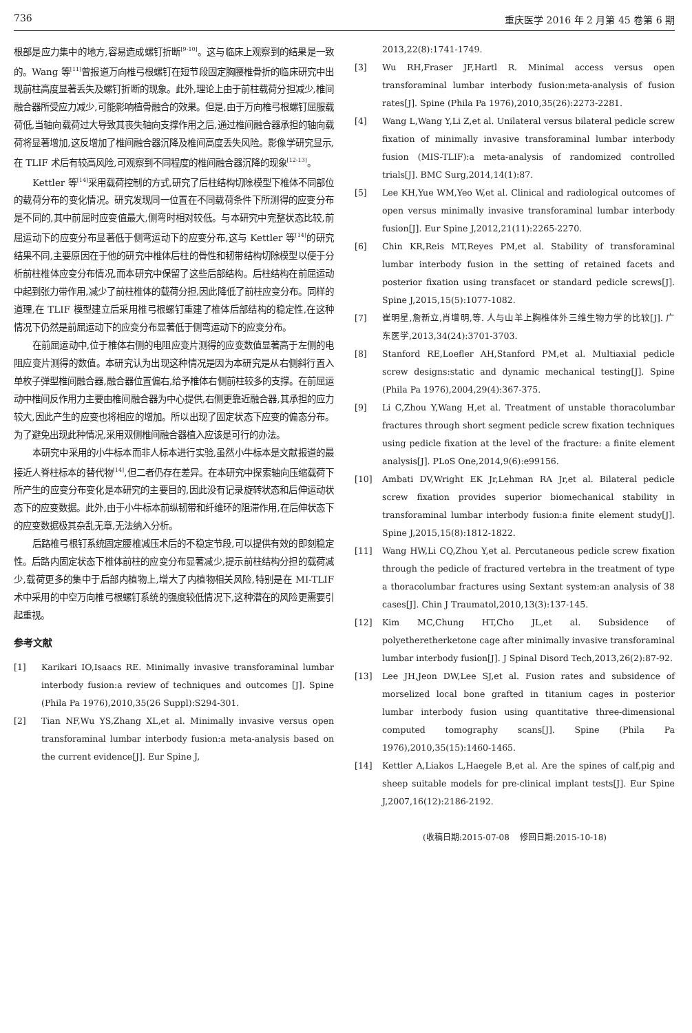736 重庆医学 2016 年 2 月第 45 卷第 6 期
根部是应力集中的地方,容易造成螺钉折断<sup>[9-10]</sup>。这与临床上观察到的结果是一致的。Wang 等<sup>[11]</sup>曾报道万向椎弓根螺钉在短节段固定胸腰椎骨折的临床研究中出现前柱高度显著丢失及螺钉折断的现象。此外,理论上由于前柱载荷分担减少,椎间融合器所受应力减少,可能影响植骨融合的效果。但是,由于万向椎弓根螺钉屈服载荷低,当轴向载荷过大导致其丧失轴向支撑作用之后,通过椎间融合器承担的轴向载荷将显著增加,这反增加了椎间融合器沉降及椎间高度丢失风险。影像学研究显示,在 TLIF 术后有较高风险,可观察到不同程度的椎间融合器沉降的现象<sup>[12-13]</sup>。
Kettler 等<sup>[14]</sup>采用载荷控制的方式,研究了后柱结构切除模型下椎体不同部位的载荷分布的变化情况。研究发现同一位置在不同载荷条件下所测得的应变分布是不同的,其中前屈时应变值最大,侧弯时相对较低。与本研究中完整状态比较,前屈运动下的应变分布显著低于侧弯运动下的应变分布,这与 Kettler 等<sup>[14]</sup>的研究结果不同,主要原因在于他的研究中椎体后柱的骨性和韧带结构切除模型以便于分析前柱椎体应变分布情况,而本研究中保留了这些后部结构。后柱结构在前屈运动中起到张力带作用,减少了前柱椎体的载荷分担,因此降低了前柱应变分布。同样的道理,在 TLIF 模型建立后采用椎弓根螺钉重建了椎体后部结构的稳定性,在这种情况下仍然是前屈运动下的应变分布显著低于侧弯运动下的应变分布。
在前屈运动中,位于椎体右侧的电阻应变片测得的应变数值显著高于左侧的电阻应变片测得的数值。本研究认为出现这种情况是因为本研究是从右侧斜行置入单枚子弹型椎间融合器,融合器位置偏右,给予椎体右侧前柱较多的支撑。在前屈运动中椎间反作用力主要由椎间融合器为中心提供,右侧更靠近融合器,其承担的应力较大,因此产生的应变也将相应的增加。所以出现了固定状态下应变的偏态分布。为了避免出现此种情况,采用双侧椎间融合器植入应该是可行的办法。
本研究中采用的小牛标本而非人标本进行实验,虽然小牛标本是文献报道的最接近人脊柱标本的替代物<sup>[14]</sup>,但二者仍存在差异。在本研究中探索轴向压缩载荷下所产生的应变分布变化是本研究的主要目的,因此没有记录旋转状态和后伸运动状态下的应变数据。此外,由于小牛标本前纵韧带和纤维环的阻滞作用,在后伸状态下的应变数据极其杂乱无章,无法纳入分析。
后路椎弓根钉系统固定腰椎减压术后的不稳定节段,可以提供有效的即刻稳定性。后路内固定状态下椎体前柱的应变分布显著减少,提示前柱结构分担的载荷减少,载荷更多的集中于后部内植物上,增大了内植物相关风险,特别是在 MI-TLIF 术中采用的中空万向椎弓根螺钉系统的强度较低情况下,这种潜在的风险更需要引起重视。
参考文献
[1] Karikari IO,Isaacs RE. Minimally invasive transforaminal lumbar interbody fusion:a review of techniques and outcomes [J]. Spine (Phila Pa 1976),2010,35(26 Suppl):S294-301.
[2] Tian NF,Wu YS,Zhang XL,et al. Minimally invasive versus open transforaminal lumbar interbody fusion:a meta-analysis based on the current evidence[J]. Eur Spine J,
2013,22(8):1741-1749.
[3] Wu RH,Fraser JF,Hartl R. Minimal access versus open transforaminal lumbar interbody fusion:meta-analysis of fusion rates[J]. Spine (Phila Pa 1976),2010,35(26):2273-2281.
[4] Wang L,Wang Y,Li Z,et al. Unilateral versus bilateral pedicle screw fixation of minimally invasive transforaminal lumbar interbody fusion (MIS-TLIF):a meta-analysis of randomized controlled trials[J]. BMC Surg,2014,14(1):87.
[5] Lee KH,Yue WM,Yeo W,et al. Clinical and radiological outcomes of open versus minimally invasive transforaminal lumbar interbody fusion[J]. Eur Spine J,2012,21(11):2265-2270.
[6] Chin KR,Reis MT,Reyes PM,et al. Stability of transforaminal lumbar interbody fusion in the setting of retained facets and posterior fixation using transfacet or standard pedicle screws[J]. Spine J,2015,15(5):1077-1082.
[7] 崔明星,詹新立,肖增明,等. 人与山羊上胸椎体外三维生物力学的比较[J]. 广东医学,2013,34(24):3701-3703.
[8] Stanford RE,Loefler AH,Stanford PM,et al. Multiaxial pedicle screw designs:static and dynamic mechanical testing[J]. Spine (Phila Pa 1976),2004,29(4):367-375.
[9] Li C,Zhou Y,Wang H,et al. Treatment of unstable thoracolumbar fractures through short segment pedicle screw fixation techniques using pedicle fixation at the level of the fracture: a finite element analysis[J]. PLoS One,2014,9(6):e99156.
[10] Ambati DV,Wright EK Jr,Lehman RA Jr,et al. Bilateral pedicle screw fixation provides superior biomechanical stability in transforaminal lumbar interbody fusion:a finite element study[J]. Spine J,2015,15(8):1812-1822.
[11] Wang HW,Li CQ,Zhou Y,et al. Percutaneous pedicle screw fixation through the pedicle of fractured vertebra in the treatment of type a thoracolumbar fractures using Sextant system:an analysis of 38 cases[J]. Chin J Traumatol,2010,13(3):137-145.
[12] Kim MC,Chung HT,Cho JL,et al. Subsidence of polyetheretherketone cage after minimally invasive transforaminal lumbar interbody fusion[J]. J Spinal Disord Tech,2013,26(2):87-92.
[13] Lee JH,Jeon DW,Lee SJ,et al. Fusion rates and subsidence of morselized local bone grafted in titanium cages in posterior lumbar interbody fusion using quantitative three-dimensional computed tomography scans[J]. Spine (Phila Pa 1976),2010,35(15):1460-1465.
[14] Kettler A,Liakos L,Haegele B,et al. Are the spines of calf,pig and sheep suitable models for pre-clinical implant tests[J]. Eur Spine J,2007,16(12):2186-2192.
(收稿日期:2015-07-08 修回日期:2015-10-18)